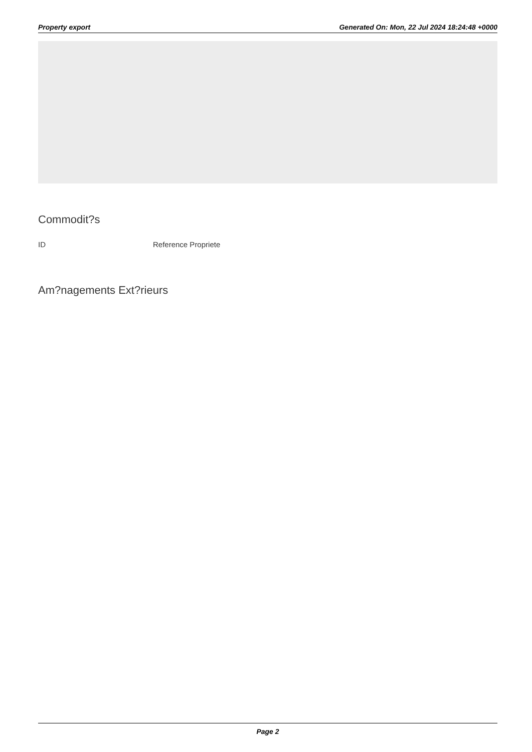Property export Generated On: Mon, 22 Jul 2024 18:24:48 +0000
Commodit?s
| ID | Reference Propriete |
Am?nagements Ext?rieurs
Page 2